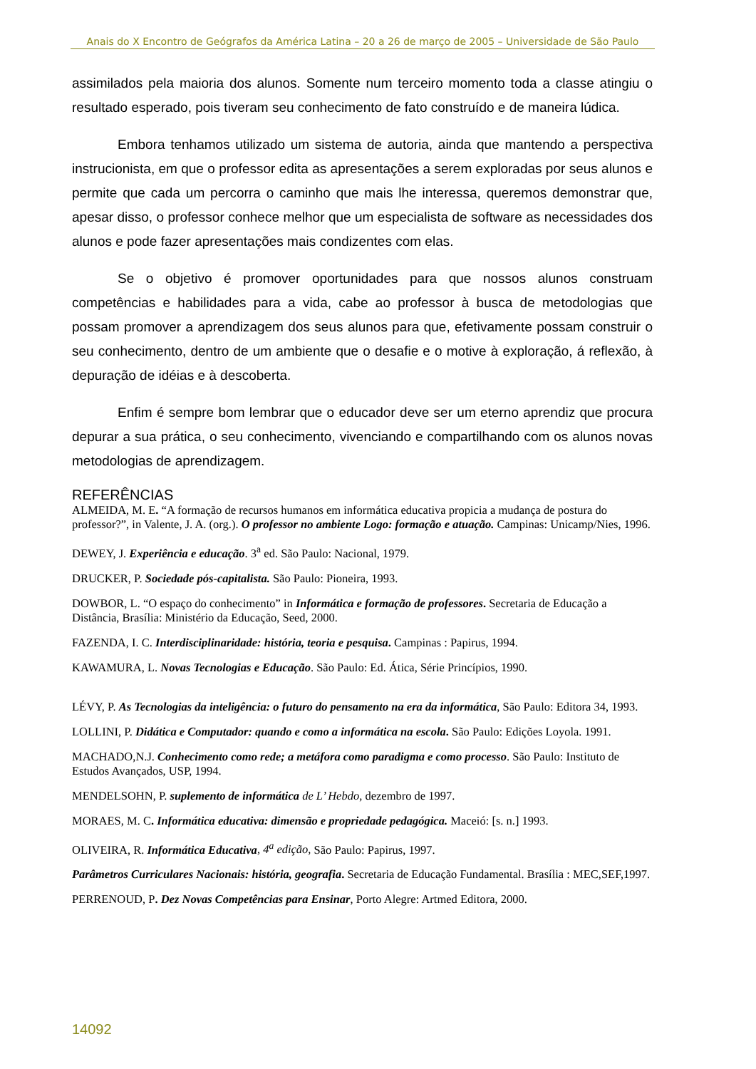Anais do X Encontro de Geógrafos da América Latina – 20 a 26 de março de 2005 – Universidade de São Paulo
assimilados pela maioria dos alunos. Somente num terceiro momento toda a classe atingiu o resultado esperado, pois tiveram seu conhecimento de fato construído e de maneira lúdica.
Embora tenhamos utilizado um sistema de autoria, ainda que mantendo a perspectiva instrucionista, em que o professor edita as apresentações a serem exploradas por seus alunos e permite que cada um percorra o caminho que mais lhe interessa, queremos demonstrar que, apesar disso, o professor conhece melhor que um especialista de software as necessidades dos alunos e pode fazer apresentações mais condizentes com elas.
Se o objetivo é promover oportunidades para que nossos alunos construam competências e habilidades para a vida, cabe ao professor à busca de metodologias que possam promover a aprendizagem dos seus alunos para que, efetivamente possam construir o seu conhecimento, dentro de um ambiente que o desafie e o motive à exploração, á reflexão, à depuração de idéias e à descoberta.
Enfim é sempre bom lembrar que o educador deve ser um eterno aprendiz que procura depurar a sua prática, o seu conhecimento, vivenciando e compartilhando com os alunos novas metodologias de aprendizagem.
REFERÊNCIAS
ALMEIDA, M. E. “A formação de recursos humanos em informática educativa propicia a mudança de postura do professor?”, in Valente, J. A. (org.). O professor no ambiente Logo: formação e atuação. Campinas: Unicamp/Nies, 1996.
DEWEY, J. Experiência e educação. 3<sup>a</sup> ed. São Paulo: Nacional, 1979.
DRUCKER, P. Sociedade pós-capitalista. São Paulo: Pioneira, 1993.
DOWBOR, L. “O espaço do conhecimento” in Informática e formação de professores. Secretaria de Educação a Distância, Brasília: Ministério da Educação, Seed, 2000.
FAZENDA, I. C. Interdisciplinaridade: história, teoria e pesquisa. Campinas : Papirus, 1994.
KAWAMURA, L. Novas Tecnologias e Educação. São Paulo: Ed. Ática, Série Princípios, 1990.
LÉVY, P. As Tecnologias da inteligência: o futuro do pensamento na era da informática, São Paulo: Editora 34, 1993.
LOLLINI, P. Didática e Computador: quando e como a informática na escola. São Paulo: Edições Loyola. 1991.
MACHADO,N.J. Conhecimento como rede; a metáfora como paradigma e como processo. São Paulo: Instituto de Estudos Avançados, USP, 1994.
MENDELSOHN, P. suplemento de informática de L’ Hebdo, dezembro de 1997.
MORAES, M. C. Informática educativa: dimensão e propriedade pedagógica. Maceió: [s. n.] 1993.
OLIVEIRA, R. Informática Educativa, 4<sup>a</sup> edição, São Paulo: Papirus, 1997.
Parâmetros Curriculares Nacionais: história, geografia. Secretaria de Educação Fundamental. Brasília : MEC,SEF,1997.
PERRENOUD, P. Dez Novas Competências para Ensinar, Porto Alegre: Artmed Editora, 2000.
14092